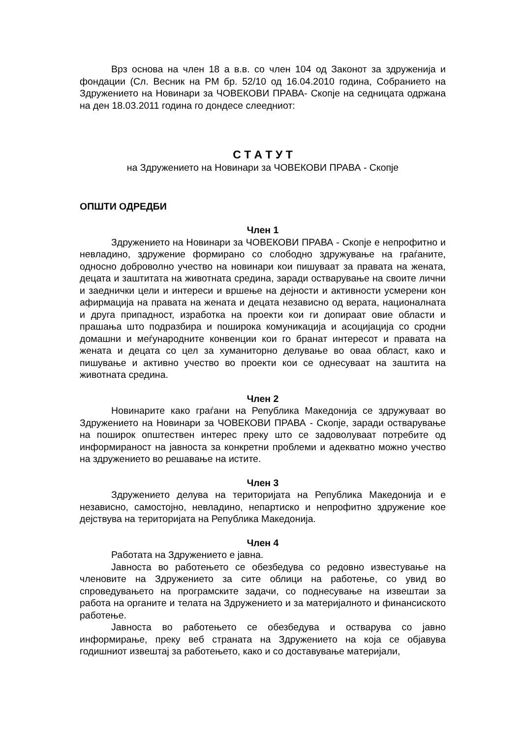Врз основа на член 18 а в.в. со член 104 од Законот за здруженија и фондации (Сл. Весник на РМ бр. 52/10 од 16.04.2010 година, Собранието на Здружението на Новинари за ЧОВЕКОВИ ПРАВА- Скопје на седницата одржана на ден 18.03.2011 година го дондесе слеедниот:
С Т А Т У Т
на Здружението на Новинари за ЧОВЕКОВИ ПРАВА - Скопје
ОПШТИ ОДРЕДБИ
Член 1
Здружението на Новинари за ЧОВЕКОВИ ПРАВА - Скопје е непрофитно и невладино, здружение формирано со слободно здружување на граѓаните, односно доброволно учество на новинари кои пишуваат за правата на жената, децата и заштитата на животната средина, заради остварување на своите лични и заеднички цели и интереси и вршење на дејности и активности усмерени кон афирмација на правата на жената и децата независно од верата, националната и друга припадност, изработка на проекти кои ги допираат овие области и прашања што подразбира и поширока комуникација и асоцијација со сродни домашни и меѓународните конвенции кои го бранат интересот и правата на жената и децата со цел за хуманиторно делување во оваа област, како и пишување и активно учество во проекти кои се однесуваат на заштита на животната средина.
Член 2
Новинарите како граѓани на Република Македонија се здружуваат во Здружението на Новинари за ЧОВЕКОВИ ПРАВА - Скопје, заради остварување на поширок општествен интерес преку што се задоволуваат потребите од информираност на јавноста за конкретни проблеми и адекватно можно учество на здружението во решавање на истите.
Член 3
Здружението делува на територијата на Република Македонија и е независно, самостојно, невладино, непартиско и непрофитно здружение кое дејствува на територијата на Република Македонија.
Член 4
Работата на Здружението е јавна.
Јавноста во работењето се обезбедува со редовно известување на членовите на Здружението за сите облици на работење, со увид во спроведувањето на програмските задачи, со поднесување на извештаи за работа на органите и телата на Здружението и за материјалното и финансиското работење.
Јавноста во работењето се обезбедува и остварува со јавно информирање, преку веб страната на Здружението на која се објавува годишниот извештај за работењето, како и со доставување материјали,